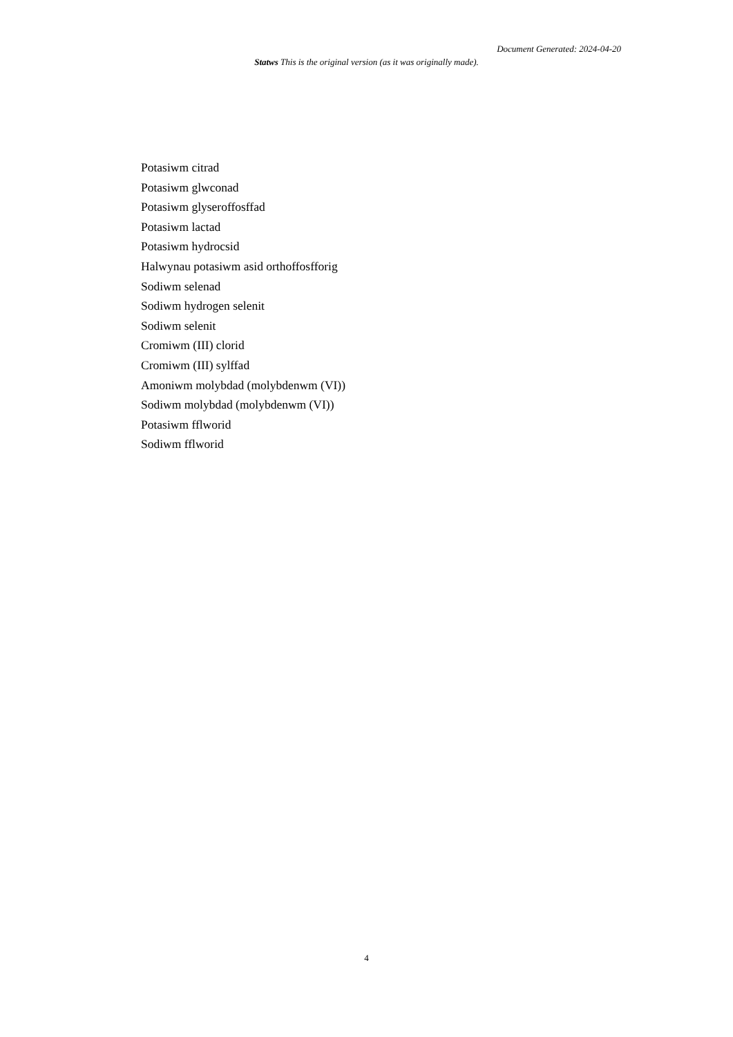Document Generated: 2024-04-20
Statws This is the original version (as it was originally made).
Potasiwm citrad
Potasiwm glwconad
Potasiwm glyseroffosffad
Potasiwm lactad
Potasiwm hydrocsid
Halwynau potasiwm asid orthoffosfforig
Sodiwm selenad
Sodiwm hydrogen selenit
Sodiwm selenit
Cromiwm (III) clorid
Cromiwm (III) sylffad
Amoniwm molybdad (molybdenwm (VI))
Sodiwm molybdad (molybdenwm (VI))
Potasiwm fflworid
Sodiwm fflworid
4